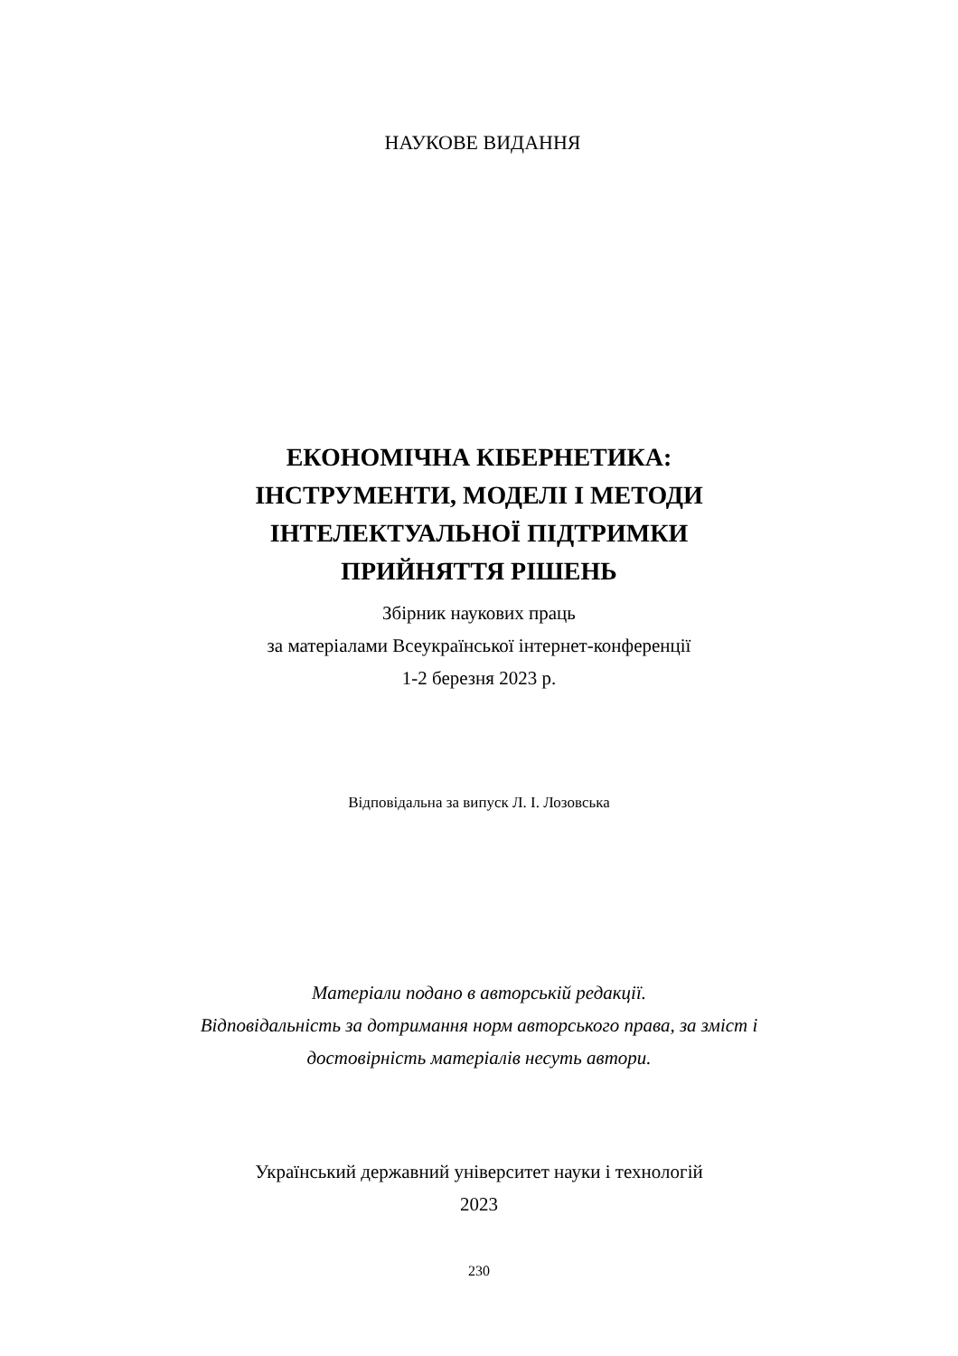НАУКОВЕ ВИДАННЯ
ЕКОНОМІЧНА КІБЕРНЕТИКА:
ІНСТРУМЕНТИ, МОДЕЛІ І МЕТОДИ
ІНТЕЛЕКТУАЛЬНОЇ ПІДТРИМКИ
ПРИЙНЯТТЯ РІШЕНЬ
Збірник наукових праць
за матеріалами Всеукраїнської інтернет-конференції
1-2 березня 2023 р.
Відповідальна за випуск Л. І. Лозовська
Матеріали подано в авторській редакції.
Відповідальність за дотримання норм авторського права, за зміст і
достовірність матеріалів несуть автори.
Український державний університет науки і технологій
2023
230